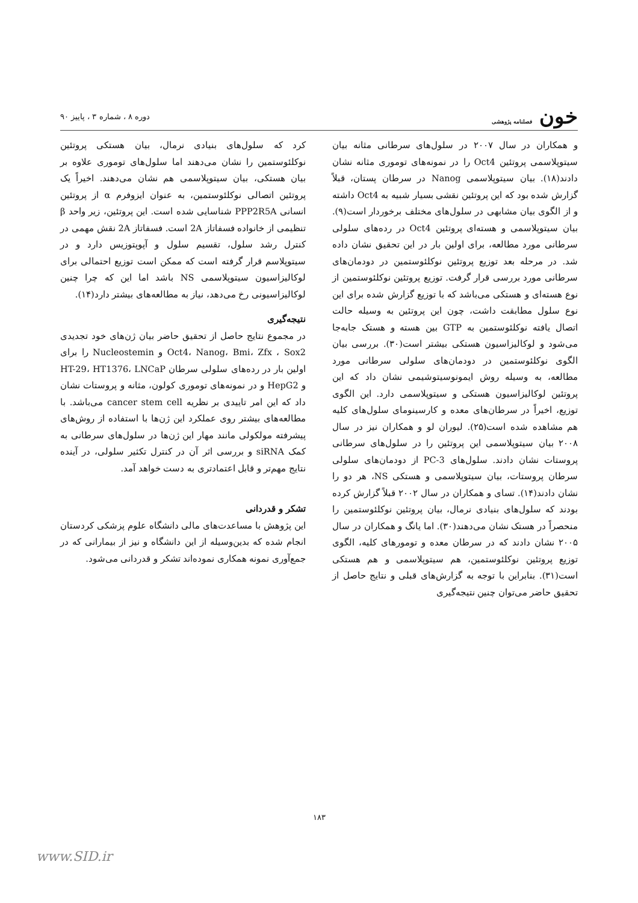خون فصلنامه پژوهشی
دوره ۸ ، شماره ۳ ، پاییز ۹۰
و همکاران در سال ۲۰۰۷ در سلول‌های سرطانی مثانه بیان سیتوپلاسمی پروتئین Oct4 را در نمونه‌های توموری مثانه نشان دادند(۱۸). بیان سیتوپلاسمی Nanog در سرطان پستان، قبلاً گزارش شده بود که این پروتئین نقشی بسیار شبیه به Oct4 داشته و از الگوی بیان مشابهی در سلول‌های مختلف برخوردار است(۹). بیان سیتوپلاسمی و هسته‌ای پروتئین Oct4 در رده‌های سلولی سرطانی مورد مطالعه، برای اولین بار در این تحقیق نشان داده شد. در مرحله بعد توزیع پروتئین نوکلئوستمین در دودمان‌های سرطانی مورد بررسی قرار گرفت. توزیع پروتئین نوکلئوستمین از نوع هسته‌ای و هستکی می‌باشد که با توزیع گزارش شده برای این نوع سلول مطابقت داشت، چون این پروتئین به وسیله حالت اتصال یافته نوکلئوستمین به GTP بین هسته و هستک جابه‌جا می‌شود و لوکالیزاسیون هستکی بیشتر است(۳۰). بررسی بیان الگوی نوکلئوستمین در دودمان‌های سلولی سرطانی مورد مطالعه، به وسیله روش ایمونوسیتوشیمی نشان داد که این پروتئین لوکالیزاسیون هستکی و سیتوپلاسمی دارد. این الگوی توزیع، اخیراً در سرطان‌های معده و کارسینومای سلول‌های کلیه هم مشاهده شده است(۲۵). لیوران لو و همکاران نیز در سال ۲۰۰۸ بیان سیتوپلاسمی این پروتئین را در سلول‌های سرطانی پروستات نشان دادند. سلول‌های PC-3 از دودمان‌های سلولی سرطان پروستات، بیان سیتوپلاسمی و هستکی NS، هر دو را نشان دادند(۱۴). تسای و همکاران در سال ۲۰۰۲ قبلاً گزارش کرده بودند که سلول‌های بنیادی نرمال، بیان پروتئین نوکلئوستمین را منحصراً در هستک نشان می‌دهند(۳۰). اما یانگ و همکاران در سال ۲۰۰۵ نشان دادند که در سرطان معده و تومورهای کلیه، الگوی توزیع پروتئین نوکلئوستمین، هم سیتوپلاسمی و هم هستکی است(۳۱). بنابراین با توجه به گزارش‌های قبلی و نتایج حاصل از تحقیق حاضر می‌توان چنین نتیجه‌گیری
کرد که سلول‌های بنیادی نرمال، بیان هستکی پروتئین نوکلئوستمین را نشان می‌دهند اما سلول‌های توموری علاوه بر بیان هستکی، بیان سیتوپلاسمی هم نشان می‌دهند. اخیراً یک پروتئین اتصالی نوکلئوستمین، به عنوان ایزوفرم α از پروتئین انسانی PPP2R5A شناسایی شده است. این پروتئین، زیر واحد β تنظیمی از خانواده فسفاتاز 2A است. فسفاتاز 2A نقش مهمی در کنترل رشد سلول، تقسیم سلول و آپوپتوزیس دارد و در سیتوپلاسم قرار گرفته است که ممکن است توزیع احتمالی برای لوکالیزاسیون سیتوپلاسمی NS باشد اما این که چرا چنین لوکالیزاسیونی رخ می‌دهد، نیاز به مطالعه‌های بیشتر دارد(۱۴).
نتیجه‌گیری
در مجموع نتایج حاصل از تحقیق حاضر بیان ژن‌های خود تجدیدی Oct4، Nanog، Bmi، Zfx ، Sox2 و Nucleostemin را برای اولین بار در رده‌های سلولی سرطان HT-29، HT1376، LNCaP و HepG2 و در نمونه‌های توموری کولون، مثانه و پروستات نشان داد که این امر تاییدی بر نظریه cancer stem cell می‌باشد. با مطالعه‌های بیشتر روی عملکرد این ژن‌ها با استفاده از روش‌های پیشرفته مولکولی مانند مهار این ژن‌ها در سلول‌های سرطانی به کمک siRNA و بررسی اثر آن در کنترل تکثیر سلولی، در آینده نتایج مهم‌تر و قابل اعتمادتری به دست خواهد آمد.
تشکر و قدردانی
این پژوهش با مساعدت‌های مالی دانشگاه علوم پزشکی کردستان انجام شده که بدین‌وسیله از این دانشگاه و نیز از بیمارانی که در جمع‌آوری نمونه همکاری نموده‌اند تشکر و قدردانی می‌شود.
۱۸۳
www.SID.ir